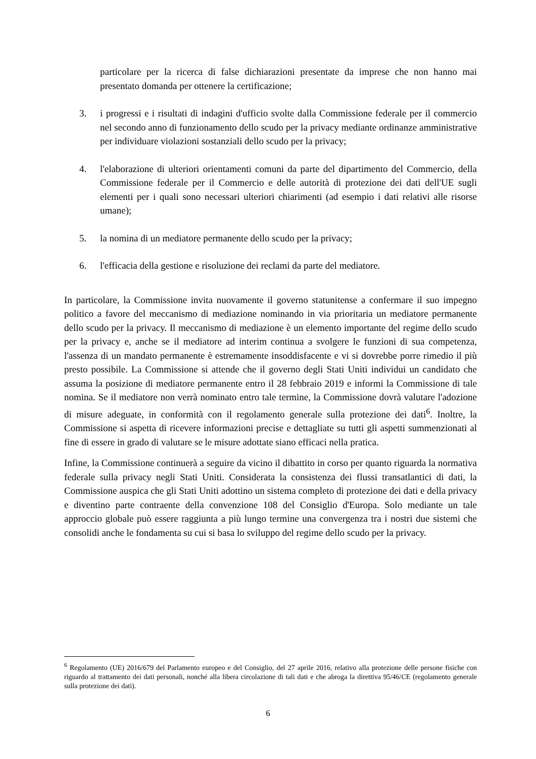particolare per la ricerca di false dichiarazioni presentate da imprese che non hanno mai presentato domanda per ottenere la certificazione;
3. i progressi e i risultati di indagini d'ufficio svolte dalla Commissione federale per il commercio nel secondo anno di funzionamento dello scudo per la privacy mediante ordinanze amministrative per individuare violazioni sostanziali dello scudo per la privacy;
4. l'elaborazione di ulteriori orientamenti comuni da parte del dipartimento del Commercio, della Commissione federale per il Commercio e delle autorità di protezione dei dati dell'UE sugli elementi per i quali sono necessari ulteriori chiarimenti (ad esempio i dati relativi alle risorse umane);
5. la nomina di un mediatore permanente dello scudo per la privacy;
6. l'efficacia della gestione e risoluzione dei reclami da parte del mediatore.
In particolare, la Commissione invita nuovamente il governo statunitense a confermare il suo impegno politico a favore del meccanismo di mediazione nominando in via prioritaria un mediatore permanente dello scudo per la privacy. Il meccanismo di mediazione è un elemento importante del regime dello scudo per la privacy e, anche se il mediatore ad interim continua a svolgere le funzioni di sua competenza, l'assenza di un mandato permanente è estremamente insoddisfacente e vi si dovrebbe porre rimedio il più presto possibile. La Commissione si attende che il governo degli Stati Uniti individui un candidato che assuma la posizione di mediatore permanente entro il 28 febbraio 2019 e informi la Commissione di tale nomina. Se il mediatore non verrà nominato entro tale termine, la Commissione dovrà valutare l'adozione di misure adeguate, in conformità con il regolamento generale sulla protezione dei dati<sup>6</sup>. Inoltre, la Commissione si aspetta di ricevere informazioni precise e dettagliate su tutti gli aspetti summenzionati al fine di essere in grado di valutare se le misure adottate siano efficaci nella pratica.
Infine, la Commissione continuerà a seguire da vicino il dibattito in corso per quanto riguarda la normativa federale sulla privacy negli Stati Uniti. Considerata la consistenza dei flussi transatlantici di dati, la Commissione auspica che gli Stati Uniti adottino un sistema completo di protezione dei dati e della privacy e diventino parte contraente della convenzione 108 del Consiglio d'Europa. Solo mediante un tale approccio globale può essere raggiunta a più lungo termine una convergenza tra i nostri due sistemi che consolidi anche le fondamenta su cui si basa lo sviluppo del regime dello scudo per la privacy.
<sup>6</sup> Regolamento (UE) 2016/679 del Parlamento europeo e del Consiglio, del 27 aprile 2016, relativo alla protezione delle persone fisiche con riguardo al trattamento dei dati personali, nonché alla libera circolazione di tali dati e che abroga la direttiva 95/46/CE (regolamento generale sulla protezione dei dati).
6